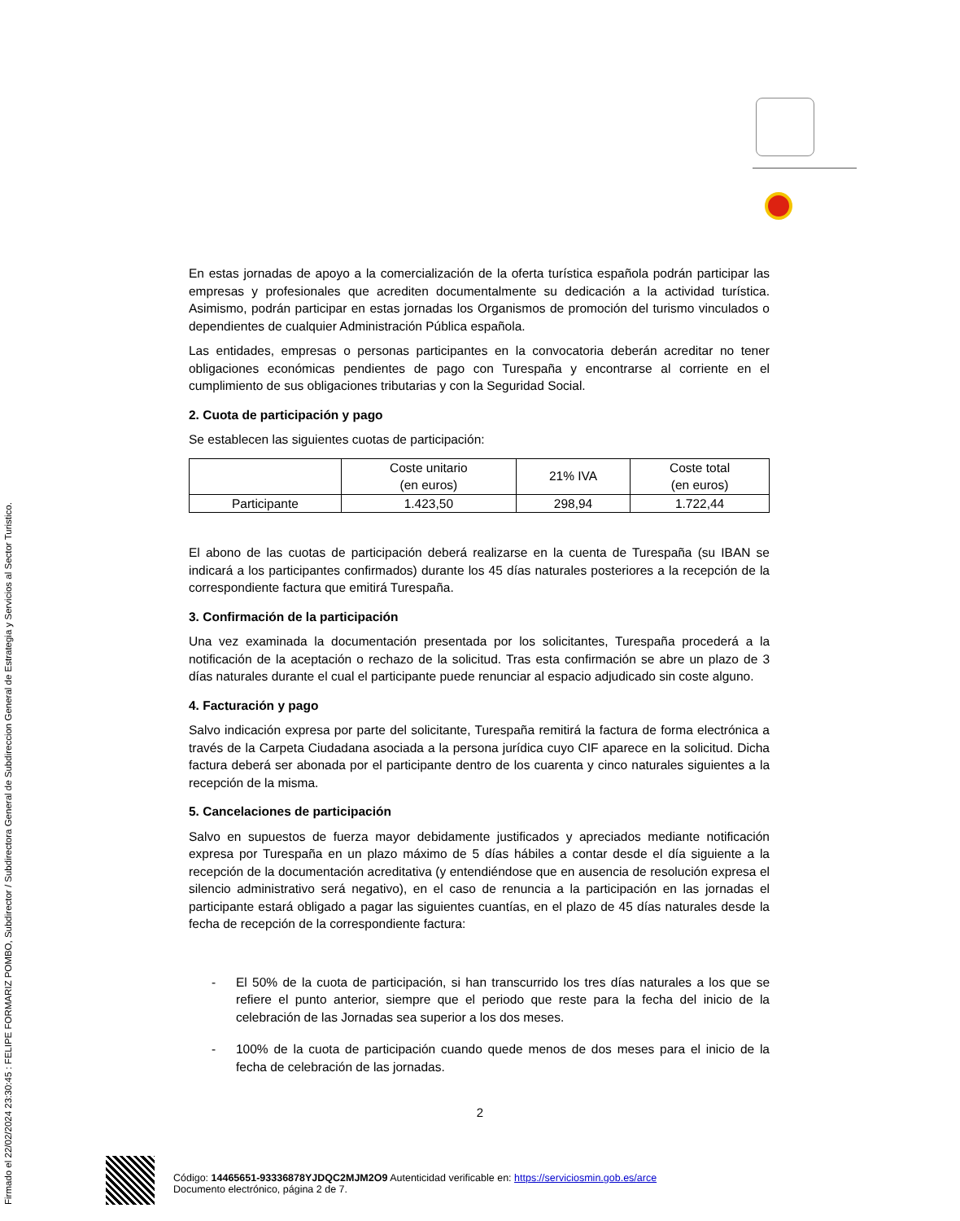Firmado el 22/02/2024 23:30:45 : FELIPE FORMARIZ POMBO, Subdirector / Subdirectora General de Subdireccion General de Estrategia y Servicios al Sector Turistico.
En estas jornadas de apoyo a la comercialización de la oferta turística española podrán participar las empresas y profesionales que acrediten documentalmente su dedicación a la actividad turística. Asimismo, podrán participar en estas jornadas los Organismos de promoción del turismo vinculados o dependientes de cualquier Administración Pública española.
Las entidades, empresas o personas participantes en la convocatoria deberán acreditar no tener obligaciones económicas pendientes de pago con Turespaña y encontrarse al corriente en el cumplimiento de sus obligaciones tributarias y con la Seguridad Social.
2. Cuota de participación y pago
Se establecen las siguientes cuotas de participación:
| | Coste unitario (en euros) | 21% IVA | Coste total (en euros) |
| Participante | 1.423,50 | 298,94 | 1.722,44 |
El abono de las cuotas de participación deberá realizarse en la cuenta de Turespaña (su IBAN se indicará a los participantes confirmados) durante los 45 días naturales posteriores a la recepción de la correspondiente factura que emitirá Turespaña.
3. Confirmación de la participación
Una vez examinada la documentación presentada por los solicitantes, Turespaña procederá a la notificación de la aceptación o rechazo de la solicitud. Tras esta confirmación se abre un plazo de 3 días naturales durante el cual el participante puede renunciar al espacio adjudicado sin coste alguno.
4. Facturación y pago
Salvo indicación expresa por parte del solicitante, Turespaña remitirá la factura de forma electrónica a través de la Carpeta Ciudadana asociada a la persona jurídica cuyo CIF aparece en la solicitud. Dicha factura deberá ser abonada por el participante dentro de los cuarenta y cinco naturales siguientes a la recepción de la misma.
5. Cancelaciones de participación
Salvo en supuestos de fuerza mayor debidamente justificados y apreciados mediante notificación expresa por Turespaña en un plazo máximo de 5 días hábiles a contar desde el día siguiente a la recepción de la documentación acreditativa (y entendiéndose que en ausencia de resolución expresa el silencio administrativo será negativo), en el caso de renuncia a la participación en las jornadas el participante estará obligado a pagar las siguientes cuantías, en el plazo de 45 días naturales desde la fecha de recepción de la correspondiente factura:
- El 50% de la cuota de participación, si han transcurrido los tres días naturales a los que se refiere el punto anterior, siempre que el periodo que reste para la fecha del inicio de la celebración de las Jornadas sea superior a los dos meses.
- 100% de la cuota de participación cuando quede menos de dos meses para el inicio de la fecha de celebración de las jornadas.
2
Código: 14465651-93336878YJDQC2MJM2O9 Autenticidad verificable en: https://serviciosmin.gob.es/arce
Documento electrónico, página 2 de 7.